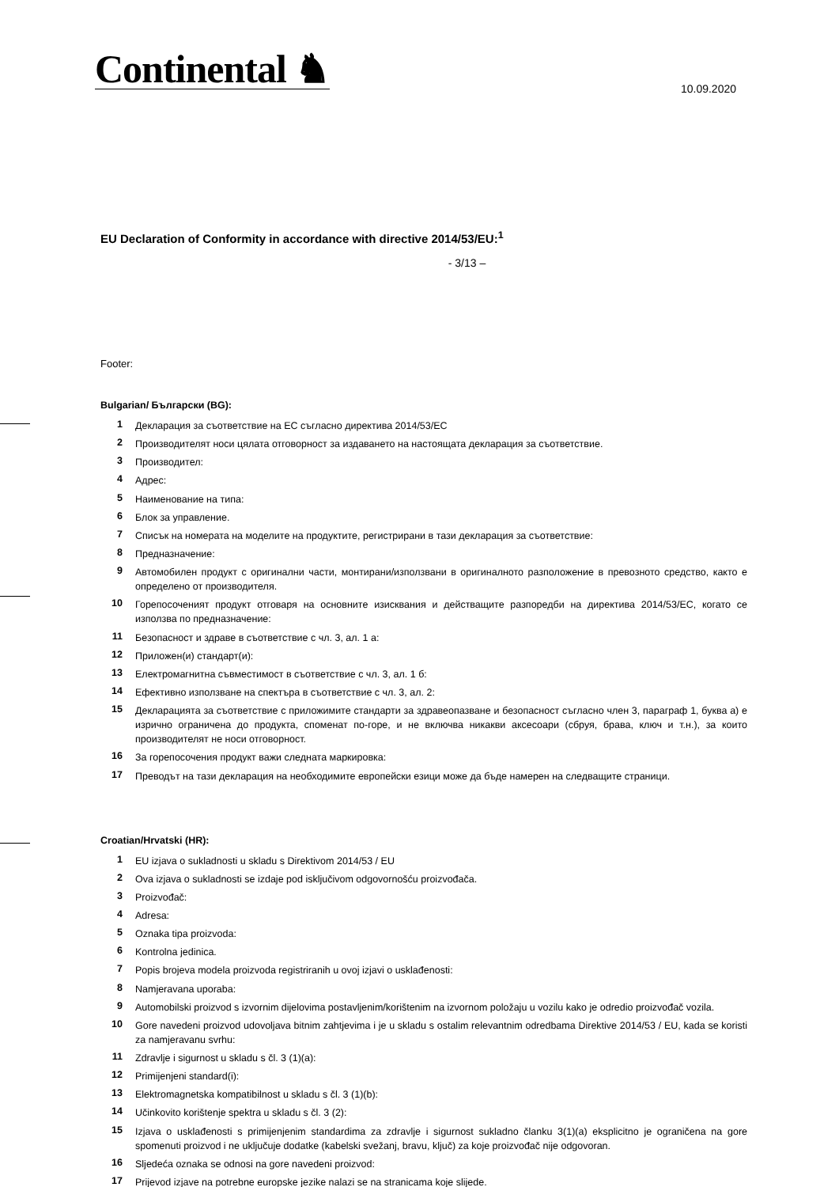Continental ♞
10.09.2020
EU Declaration of Conformity in accordance with directive 2014/53/EU:<sup>1</sup>
- 3/13 –
Footer:
Bulgarian/ Български (BG):
| 1 | Декларация за съответствие на ЕС съгласно директива 2014/53/ЕС |
| 2 | Производителят носи цялата отговорност за издаването на настоящата декларация за съответствие. |
| 3 | Производител: |
| 4 | Адрес: |
| 5 | Наименование на типа: |
| 6 | Блок за управление. |
| 7 | Списък на номерата на моделите на продуктите, регистрирани в тази декларация за съответствие: |
| 8 | Предназначение: |
| 9 | Автомобилен продукт с оригинални части, монтирани/използвани в оригиналното разположение в превозното средство, както е определено от производителя. |
| 10 | Горепосоченият продукт отговаря на основните изисквания и действащите разпоредби на директива 2014/53/ЕС, когато се използва по предназначение: |
| 11 | Безопасност и здраве в съответствие с чл. 3, ал. 1 а: |
| 12 | Приложен(и) стандарт(и): |
| 13 | Електромагнитна съвместимост в съответствие с чл. 3, ал. 1 б: |
| 14 | Ефективно използване на спектъра в съответствие с чл. 3, ал. 2: |
| 15 | Декларацията за съответствие с приложимите стандарти за здравеопазване и безопасност съгласно член 3, параграф 1, буква а) е изрично ограничена до продукта, споменат по-горе, и не включва никакви аксесоари (сбруя, брава, ключ и т.н.), за които производителят не носи отговорност. |
| 16 | За горепосочения продукт важи следната маркировка: |
| 17 | Преводът на тази декларация на необходимите европейски езици може да бъде намерен на следващите страници. |
Croatian/Hrvatski (HR):
| 1 | EU izjava o sukladnosti u skladu s Direktivom 2014/53 / EU |
| 2 | Ova izjava o sukladnosti se izdaje pod isključivom odgovornošću proizvođača. |
| 3 | Proizvođač: |
| 4 | Adresa: |
| 5 | Oznaka tipa proizvoda: |
| 6 | Kontrolna jedinica. |
| 7 | Popis brojeva modela proizvoda registriranih u ovoj izjavi o usklađenosti: |
| 8 | Namjeravana uporaba: |
| 9 | Automobilski proizvod s izvornim dijelovima postavljenim/korištenim na izvornom položaju u vozilu kako je odredio proizvođač vozila. |
| 10 | Gore navedeni proizvod udovoljava bitnim zahtjevima i je u skladu s ostalim relevantnim odredbama Direktive 2014/53 / EU, kada se koristi za namjeravanu svrhu: |
| 11 | Zdravlje i sigurnost u skladu s čl. 3 (1)(a): |
| 12 | Primijenjeni standard(i): |
| 13 | Elektromagnetska kompatibilnost u skladu s čl. 3 (1)(b): |
| 14 | Učinkovito korištenje spektra u skladu s čl. 3 (2): |
| 15 | Izjava o usklađenosti s primijenjenim standardima za zdravlje i sigurnost sukladno članku 3(1)(a) eksplicitno je ograničena na gore spomenuti proizvod i ne uključuje dodatke (kabelski svežanj, bravu, ključ) za koje proizvođač nije odgovoran. |
| 16 | Sljedeća oznaka se odnosi na gore navedeni proizvod: |
| 17 | Prijevod izjave na potrebne europske jezike nalazi se na stranicama koje slijede. |